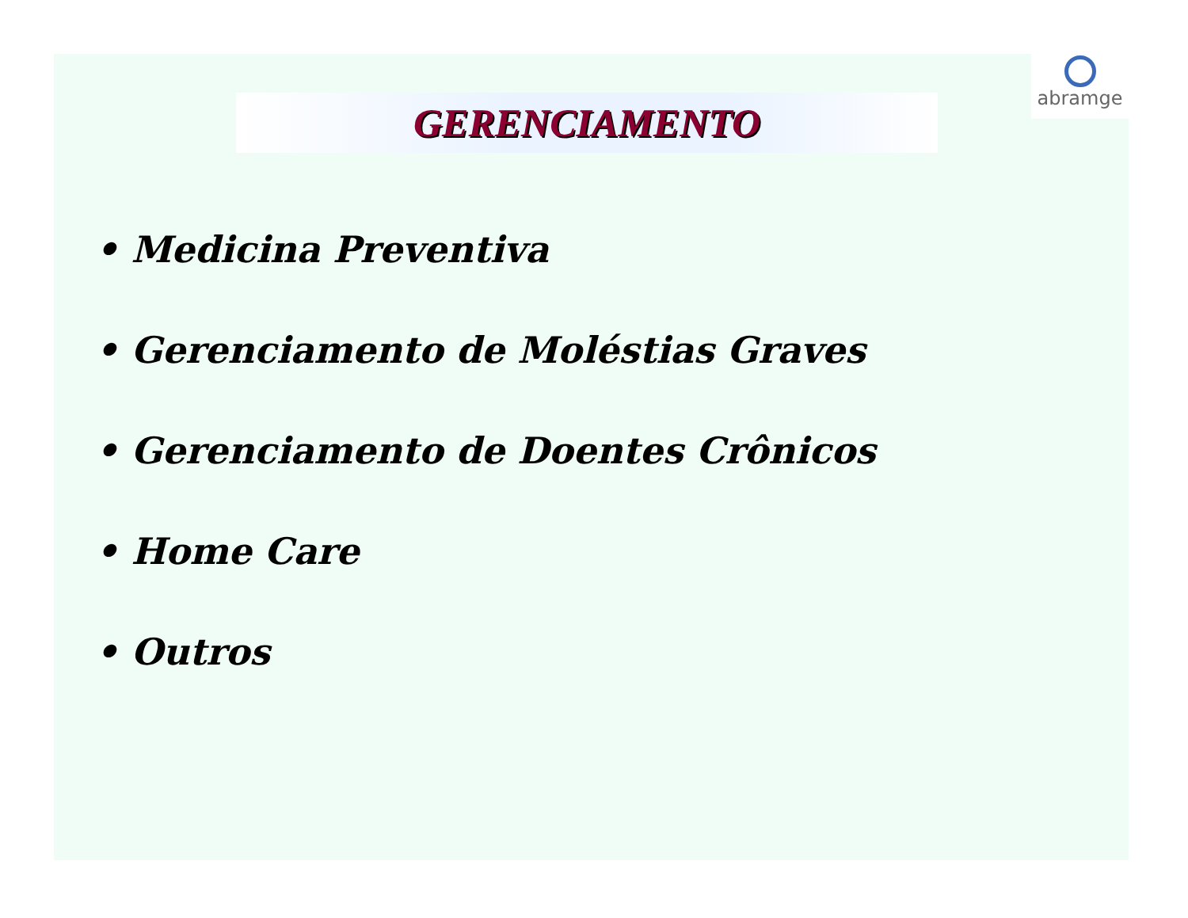GERENCIAMENTO
abramge
• Medicina Preventiva
• Gerenciamento de Moléstias Graves
• Gerenciamento de Doentes Crônicos
• Home Care
• Outros